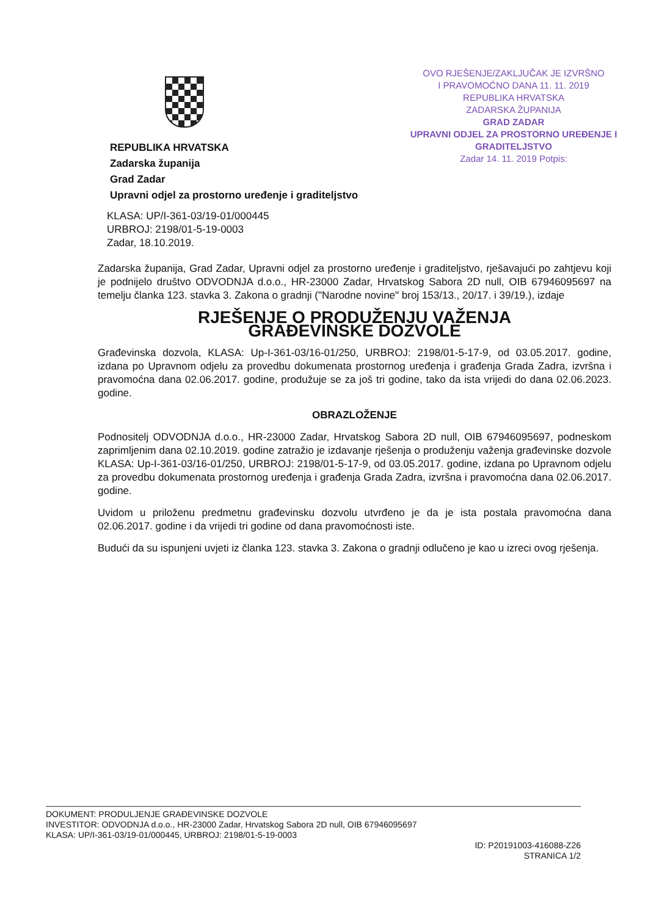REPUBLIKA HRVATSKA
Zadarska županija
Grad Zadar
Upravni odjel za prostorno uređenje i graditeljstvo
OVO RJEŠENJE/ZAKLJUČAK JE IZVRŠNO
I PRAVOMOĆNO DANA 11. 11. 2019
REPUBLIKA HRVATSKA
ZADARSKA ŽUPANIJA
GRAD ZADAR
UPRAVNI ODJEL ZA PROSTORNO UREĐENJE I GRADITELJSTVO
Zadar 14. 11. 2019 Potpis:
KLASA: UP/I-361-03/19-01/000445
URBROJ: 2198/01-5-19-0003
Zadar, 18.10.2019.
Zadarska županija, Grad Zadar, Upravni odjel za prostorno uređenje i graditeljstvo, rješavajući po zahtjevu koji je podnijelo društvo ODVODNJA d.o.o., HR-23000 Zadar, Hrvatskog Sabora 2D null, OIB 67946095697 na temelju članka 123. stavka 3. Zakona o gradnji ("Narodne novine" broj 153/13., 20/17. i 39/19.), izdaje
RJEŠENJE O PRODUŽENJU VAŽENJA
GRAĐEVINSKE DOZVOLE
Građevinska dozvola, KLASA: Up-I-361-03/16-01/250, URBROJ: 2198/01-5-17-9, od 03.05.2017. godine, izdana po Upravnom odjelu za provedbu dokumenata prostornog uređenja i građenja Grada Zadra, izvršna i pravomoćna dana 02.06.2017. godine, produžuje se za još tri godine, tako da ista vrijedi do dana 02.06.2023. godine.
OBRAZLOŽENJE
Podnositelj ODVODNJA d.o.o., HR-23000 Zadar, Hrvatskog Sabora 2D null, OIB 67946095697, podneskom zaprimljenim dana 02.10.2019. godine zatražio je izdavanje rješenja o produženju važenja građevinske dozvole KLASA: Up-I-361-03/16-01/250, URBROJ: 2198/01-5-17-9, od 03.05.2017. godine, izdana po Upravnom odjelu za provedbu dokumenata prostornog uređenja i građenja Grada Zadra, izvršna i pravomoćna dana 02.06.2017. godine.
Uvidom u priloženu predmetnu građevinsku dozvolu utvrđeno je da je ista postala pravomoćna dana 02.06.2017. godine i da vrijedi tri godine od dana pravomoćnosti iste.
Budući da su ispunjeni uvjeti iz članka 123. stavka 3. Zakona o gradnji odlučeno je kao u izreci ovog rješenja.
DOKUMENT: PRODULJENJE GRAĐEVINSKE DOZVOLE
INVESTITOR: ODVODNJA d.o.o., HR-23000 Zadar, Hrvatskog Sabora 2D null, OIB 67946095697
KLASA: UP/I-361-03/19-01/000445, URBROJ: 2198/01-5-19-0003
ID: P20191003-416088-Z26
STRANICA 1/2